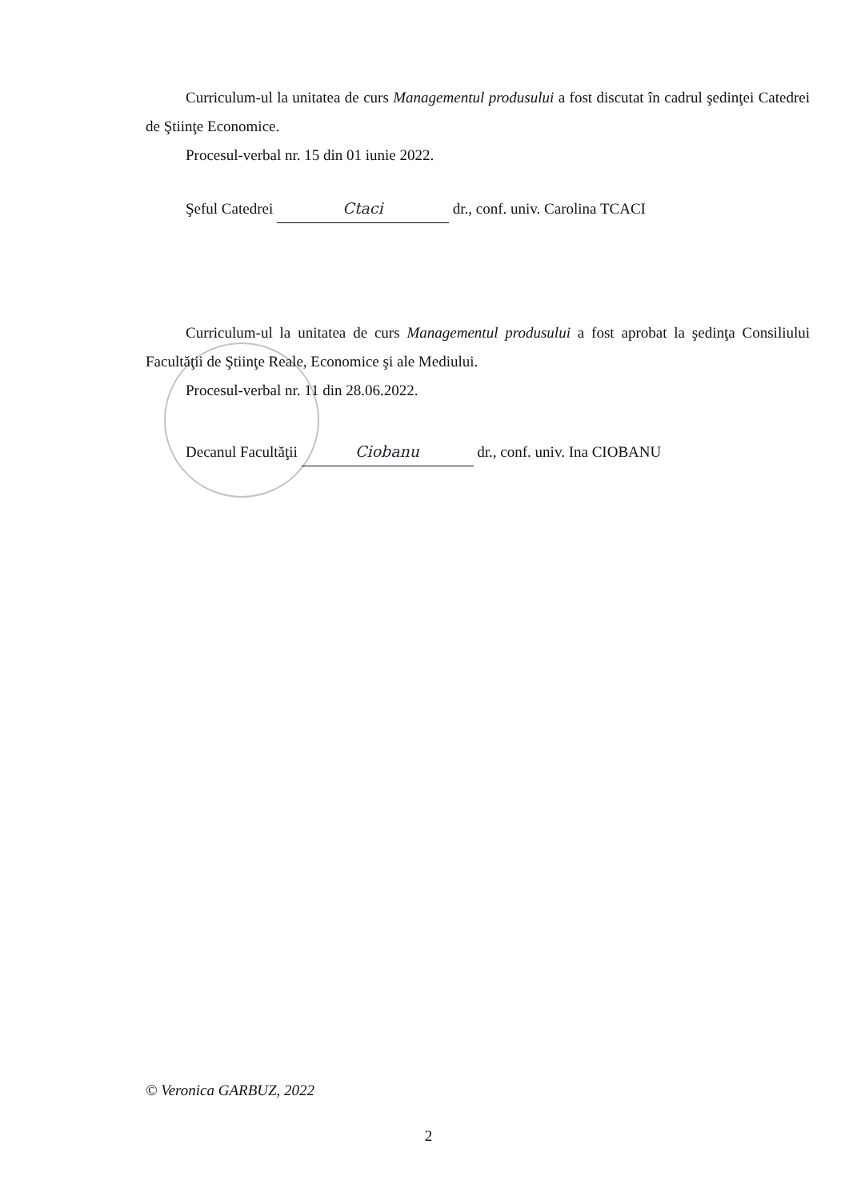Curriculum-ul la unitatea de curs Managementul produsului a fost discutat în cadrul şedinţei Catedrei de Ştiinţe Economice.
Procesul-verbal nr. 15 din 01 iunie 2022.
Şeful Catedrei Ctaci dr., conf. univ. Carolina TCACI
Curriculum-ul la unitatea de curs Managementul produsului a fost aprobat la şedinţa Consiliului Facultăţii de Ştiinţe Reale, Economice şi ale Mediului.
Procesul-verbal nr. 11 din 28.06.2022.
Decanul Facultăţii Ciobanu dr., conf. univ. Ina CIOBANU
© Veronica GARBUZ, 2022
2